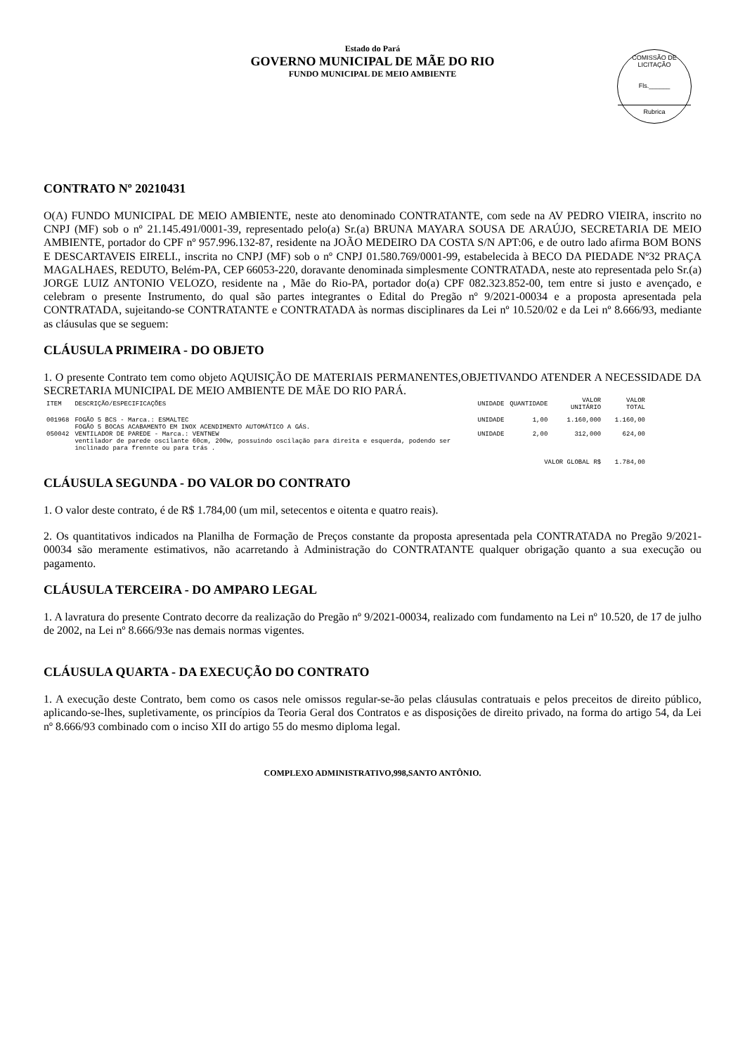Estado do Pará
GOVERNO MUNICIPAL DE MÃE DO RIO
FUNDO MUNICIPAL DE MEIO AMBIENTE
COMISSÃO DE LICITAÇÃO
Fls.______
Rubrica
CONTRATO Nº 20210431
O(A) FUNDO MUNICIPAL DE MEIO AMBIENTE, neste ato denominado CONTRATANTE, com sede na AV PEDRO VIEIRA, inscrito no CNPJ (MF) sob o nº 21.145.491/0001-39, representado pelo(a) Sr.(a) BRUNA MAYARA SOUSA DE ARAÚJO, SECRETARIA DE MEIO AMBIENTE, portador do CPF nº 957.996.132-87, residente na JOÃO MEDEIRO DA COSTA S/N APT:06, e de outro lado afirma BOM BONS E DESCARTAVEIS EIRELI., inscrita no CNPJ (MF) sob o nº CNPJ 01.580.769/0001-99, estabelecida à BECO DA PIEDADE Nº32 PRAÇA MAGALHAES, REDUTO, Belém-PA, CEP 66053-220, doravante denominada simplesmente CONTRATADA, neste ato representada pelo Sr.(a) JORGE LUIZ ANTONIO VELOZO, residente na , Mãe do Rio-PA, portador do(a) CPF 082.323.852-00, tem entre si justo e avençado, e celebram o presente Instrumento, do qual são partes integrantes o Edital do Pregão nº 9/2021-00034 e a proposta apresentada pela CONTRATADA, sujeitando-se CONTRATANTE e CONTRATADA às normas disciplinares da Lei nº 10.520/02 e da Lei nº 8.666/93, mediante as cláusulas que se seguem:
CLÁUSULA PRIMEIRA - DO OBJETO
1. O presente Contrato tem como objeto AQUISIÇÃO DE MATERIAIS PERMANENTES,OBJETIVANDO ATENDER A NECESSIDADE DA SECRETARIA MUNICIPAL DE MEIO AMBIENTE DE MÃE DO RIO PARÁ.
| ITEM | DESCRIÇÃO/ESPECIFICAÇÕES | UNIDADE | QUANTIDADE | VALOR UNITÁRIO | VALOR TOTAL |
| --- | --- | --- | --- | --- | --- |
| 001968 | FOGÃO 5 BCS - Marca.: ESMALTEC FOGÃO 5 BOCAS ACABAMENTO EM INOX ACENDIMENTO AUTOMÁTICO A GÁS. | UNIDADE | 1,00 | 1.160,000 | 1.160,00 |
| 050042 | VENTILADOR DE PAREDE - Marca.: VENTNEW ventilador de parede oscilante 60cm, 200w, possuindo oscilação para direita e esquerda, podendo ser inclinado para frennte ou para trás . | UNIDADE | 2,00 | 312,000 | 624,00 |
| VALOR GLOBAL R$ | | | | | 1.784,00 |
CLÁUSULA SEGUNDA - DO VALOR DO CONTRATO
1. O valor deste contrato, é de R$ 1.784,00 (um mil, setecentos e oitenta e quatro reais).
2. Os quantitativos indicados na Planilha de Formação de Preços constante da proposta apresentada pela CONTRATADA no Pregão 9/2021-00034 são meramente estimativos, não acarretando à Administração do CONTRATANTE qualquer obrigação quanto a sua execução ou pagamento.
CLÁUSULA TERCEIRA - DO AMPARO LEGAL
1. A lavratura do presente Contrato decorre da realização do Pregão nº 9/2021-00034, realizado com fundamento na Lei nº 10.520, de 17 de julho de 2002, na Lei nº 8.666/93e nas demais normas vigentes.
CLÁUSULA QUARTA - DA EXECUÇÃO DO CONTRATO
1. A execução deste Contrato, bem como os casos nele omissos regular-se-ão pelas cláusulas contratuais e pelos preceitos de direito público, aplicando-se-lhes, supletivamente, os princípios da Teoria Geral dos Contratos e as disposições de direito privado, na forma do artigo 54, da Lei nº 8.666/93 combinado com o inciso XII do artigo 55 do mesmo diploma legal.
COMPLEXO ADMINISTRATIVO,998,SANTO ANTÔNIO.